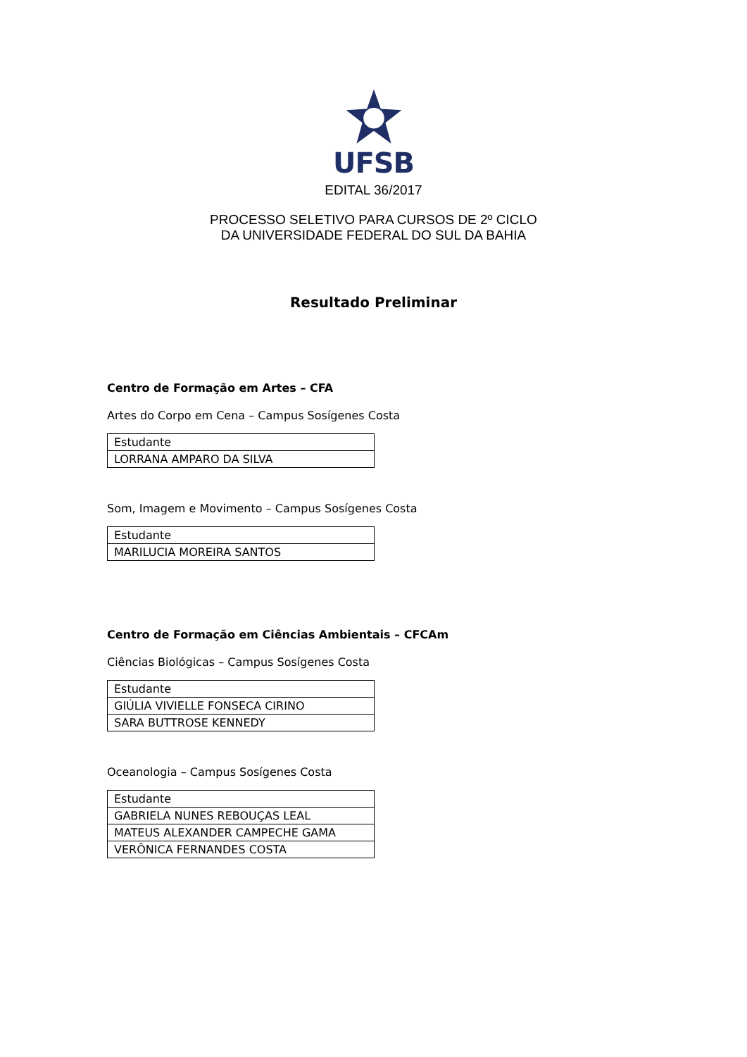UFSB
EDITAL 36/2017
PROCESSO SELETIVO PARA CURSOS DE 2º CICLO
DA UNIVERSIDADE FEDERAL DO SUL DA BAHIA
Resultado Preliminar
Centro de Formação em Artes – CFA
Artes do Corpo em Cena – Campus Sosígenes Costa
| Estudante |
| --- |
| LORRANA AMPARO DA SILVA |
Som, Imagem e Movimento – Campus Sosígenes Costa
| Estudante |
| --- |
| MARILUCIA MOREIRA SANTOS |
Centro de Formação em Ciências Ambientais – CFCAm
Ciências Biológicas – Campus Sosígenes Costa
| Estudante |
| --- |
| GIÚLIA VIVIELLE FONSECA CIRINO |
| SARA BUTTROSE KENNEDY |
Oceanologia – Campus Sosígenes Costa
| Estudante |
| --- |
| GABRIELA NUNES REBOUÇAS LEAL |
| MATEUS ALEXANDER CAMPECHE GAMA |
| VERÔNICA FERNANDES COSTA |